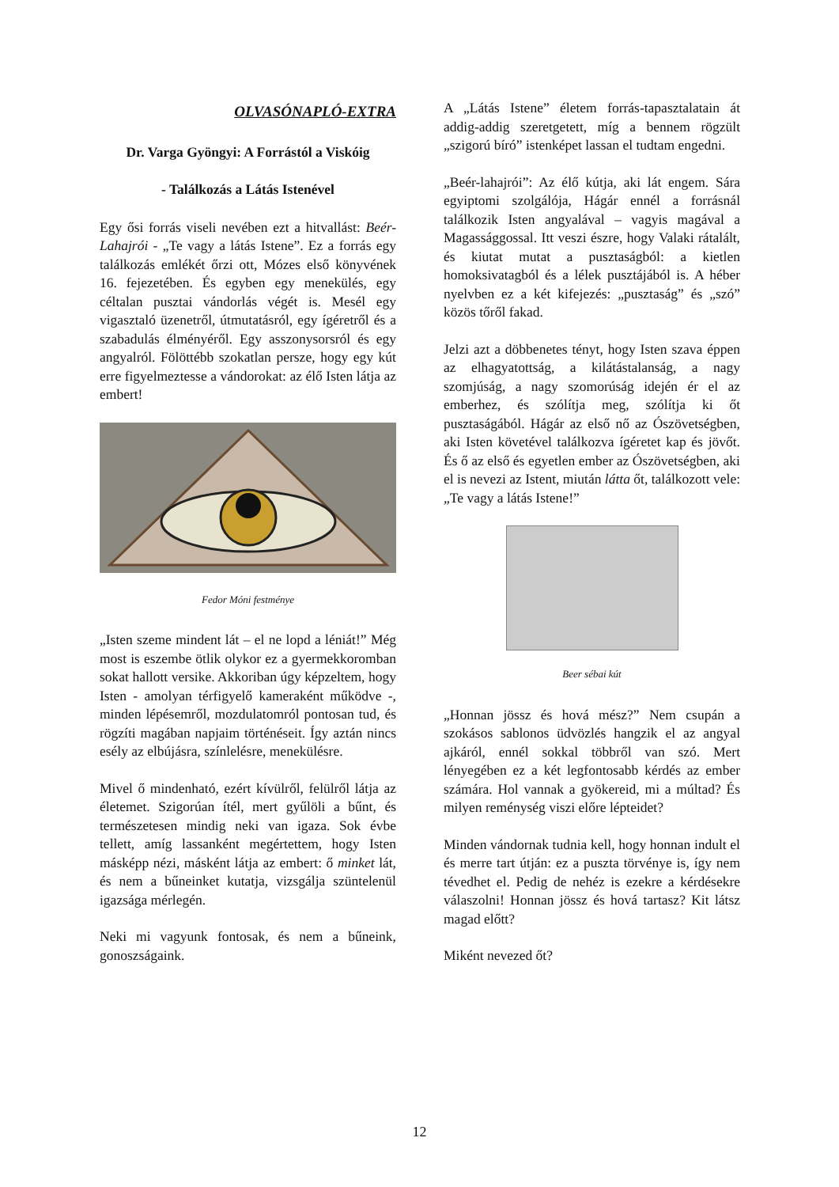OLVASÓNAPLÓ-EXTRA
Dr. Varga Gyöngyi: A Forrástól a Viskóig
- Találkozás a Látás Istenével
Egy ősi forrás viseli nevében ezt a hitvallást: Beér-Lahajrói - „Te vagy a látás Istene”. Ez a forrás egy találkozás emlékét őrzi ott, Mózes első könyvének 16. fejezetében. És egyben egy menekülés, egy céltalan pusztai vándorlás végét is. Mesél egy vigasztaló üzenetről, útmutatásról, egy ígéretről és a szabadulás élményéről. Egy asszonysorsról és egy angyalról. Fölöttébb szokatlan persze, hogy egy kút erre figyelmeztesse a vándorokat: az élő Isten látja az embert!
Fedor Móni festménye
„Isten szeme mindent lát – el ne lopd a léniát!” Még most is eszembe ötlik olykor ez a gyermekkoromban sokat hallott versike. Akkoriban úgy képzeltem, hogy Isten - amolyan térfigyelő kameraként működve -, minden lépésemről, mozdulatomról pontosan tud, és rögzíti magában napjaim történéseit. Így aztán nincs esély az elbújásra, színlelésre, menekülésre.
Mivel ő mindenható, ezért kívülről, felülről látja az életemet. Szigorúan ítél, mert gyűlöli a bűnt, és természetesen mindig neki van igaza. Sok évbe tellett, amíg lassanként megértettem, hogy Isten másképp nézi, másként látja az embert: ő minket lát, és nem a bűneinket kutatja, vizsgálja szüntelenül igazsága mérlegén.
Neki mi vagyunk fontosak, és nem a bűneink, gonoszságaink.
A „Látás Istene” életem forrás-tapasztalatain át addig-addig szeretgetett, míg a bennem rögzült „szigorú bíró” istenképet lassan el tudtam engedni.
„Beér-lahajrói”: Az élő kútja, aki lát engem. Sára egyiptomi szolgálója, Hágár ennél a forrásnál találkozik Isten angyalával – vagyis magával a Magassággossal. Itt veszi észre, hogy Valaki rátalált, és kiutat mutat a pusztaságból: a kietlen homoksivatagból és a lélek pusztájából is. A héber nyelvben ez a két kifejezés: „pusztaság” és „szó” közös tőről fakad.
Jelzi azt a döbbenetes tényt, hogy Isten szava éppen az elhagyatottság, a kilátástalanság, a nagy szomjúság, a nagy szomorúság idején ér el az emberhez, és szólítja meg, szólítja ki őt pusztaságából. Hágár az első nő az Ószövetségben, aki Isten követével találkozva ígéretet kap és jövőt. És ő az első és egyetlen ember az Ószövetségben, aki el is nevezi az Istent, miután látta őt, találkozott vele: „Te vagy a látás Istene!”
Beer sébai kút
„Honnan jössz és hová mész?” Nem csupán a szokásos sablonos üdvözlés hangzik el az angyal ajkáról, ennél sokkal többről van szó. Mert lényegében ez a két legfontosabb kérdés az ember számára. Hol vannak a gyökereid, mi a múltad? És milyen reménység viszi előre lépteidet?
Minden vándornak tudnia kell, hogy honnan indult el és merre tart útján: ez a puszta törvénye is, így nem tévedhet el. Pedig de nehéz is ezekre a kérdésekre válaszolni! Honnan jössz és hová tartasz? Kit látsz magad előtt?
Miként nevezed őt?
12